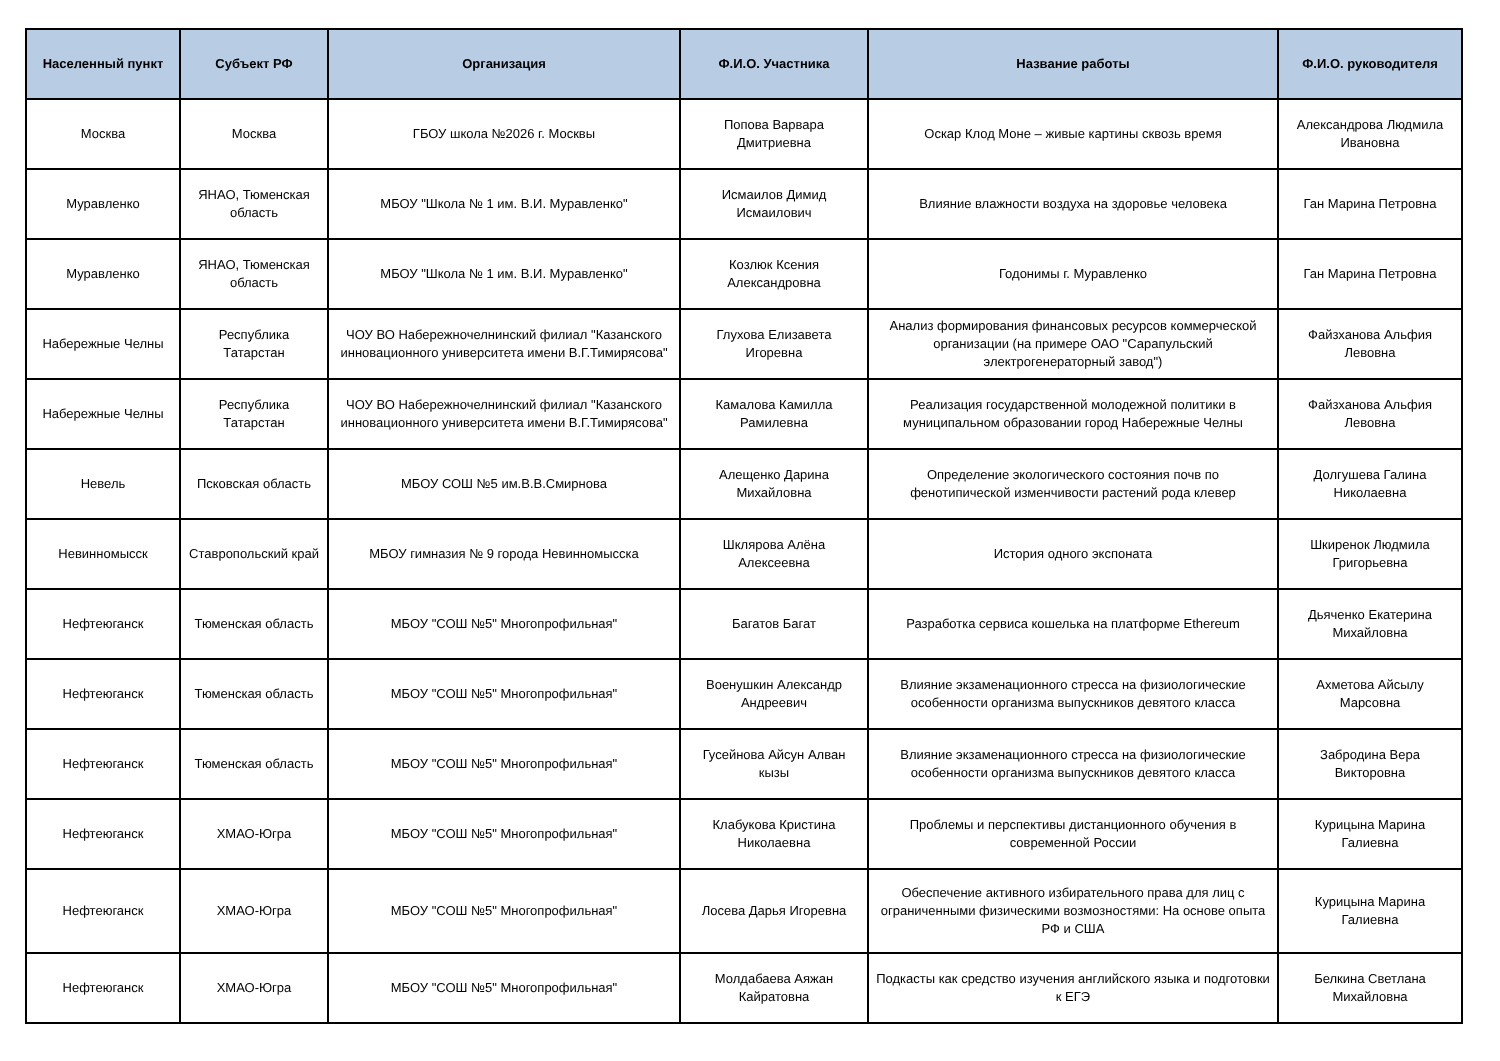| Населенный пункт | Субъект РФ | Организация | Ф.И.О. Участника | Название работы | Ф.И.О. руководителя |
| --- | --- | --- | --- | --- | --- |
| Москва | Москва | ГБОУ школа №2026 г. Москвы | Попова Варвара Дмитриевна | Оскар Клод Моне – живые картины сквозь время | Александрова Людмила Ивановна |
| Муравленко | ЯНАО, Тюменская область | МБОУ "Школа № 1 им. В.И. Муравленко" | Исмаилов Димид Исмаилович | Влияние влажности воздуха на здоровье человека | Ган Марина Петровна |
| Муравленко | ЯНАО, Тюменская область | МБОУ "Школа № 1 им. В.И. Муравленко" | Козлюк Ксения Александровна | Годонимы г. Муравленко | Ган Марина Петровна |
| Набережные Челны | Республика Татарстан | ЧОУ ВО Набережночелнинский филиал "Казанского инновационного университета имени В.Г.Тимирясова" | Глухова Елизавета Игоревна | Анализ формирования финансовых ресурсов коммерческой организации (на примере ОАО "Сарапульский электрогенераторный завод") | Файзханова Альфия Левовна |
| Набережные Челны | Республика Татарстан | ЧОУ ВО Набережночелнинский филиал "Казанского инновационного университета имени В.Г.Тимирясова" | Камалова Камилла Рамилевна | Реализация государственной молодежной политики в муниципальном образовании город Набережные Челны | Файзханова Альфия Левовна |
| Невель | Псковская область | МБОУ СОШ №5 им.В.В.Смирнова | Алещенко Дарина Михайловна | Определение экологического состояния почв по фенотипической изменчивости растений рода клевер | Долгушева Галина Николаевна |
| Невинномысск | Ставропольский край | МБОУ гимназия № 9 города Невинномысска | Шклярова Алёна Алексеевна | История одного экспоната | Шкиренок Людмила Григорьевна |
| Нефтеюганск | Тюменская область | МБОУ "СОШ №5" Многопрофильная" | Багатов Багат | Разработка сервиса кошелька на платформе Ethereum | Дьяченко Екатерина Михайловна |
| Нефтеюганск | Тюменская область | МБОУ "СОШ №5" Многопрофильная" | Военушкин Александр Андреевич | Влияние экзаменационного стресса на физиологические особенности организма выпускников девятого класса | Ахметова Айсылу Марсовна |
| Нефтеюганск | Тюменская область | МБОУ "СОШ №5" Многопрофильная" | Гусейнова Айсун Алван кызы | Влияние экзаменационного стресса на физиологические особенности организма выпускников девятого класса | Забродина Вера Викторовна |
| Нефтеюганск | ХМАО-Югра | МБОУ "СОШ №5" Многопрофильная" | Клабукова Кристина Николаевна | Проблемы и перспективы дистанционного обучения в современной России | Курицына Марина Галиевна |
| Нефтеюганск | ХМАО-Югра | МБОУ "СОШ №5" Многопрофильная" | Лосева Дарья Игоревна | Обеспечение активного избирательного права для лиц с ограниченными физическими возмозностями: На основе опыта РФ и США | Курицына Марина Галиевна |
| Нефтеюганск | ХМАО-Югра | МБОУ "СОШ №5" Многопрофильная" | Молдабаева Аяжан Кайратовна | Подкасты как средство изучения английского языка и подготовки к ЕГЭ | Белкина Светлана Михайловна |